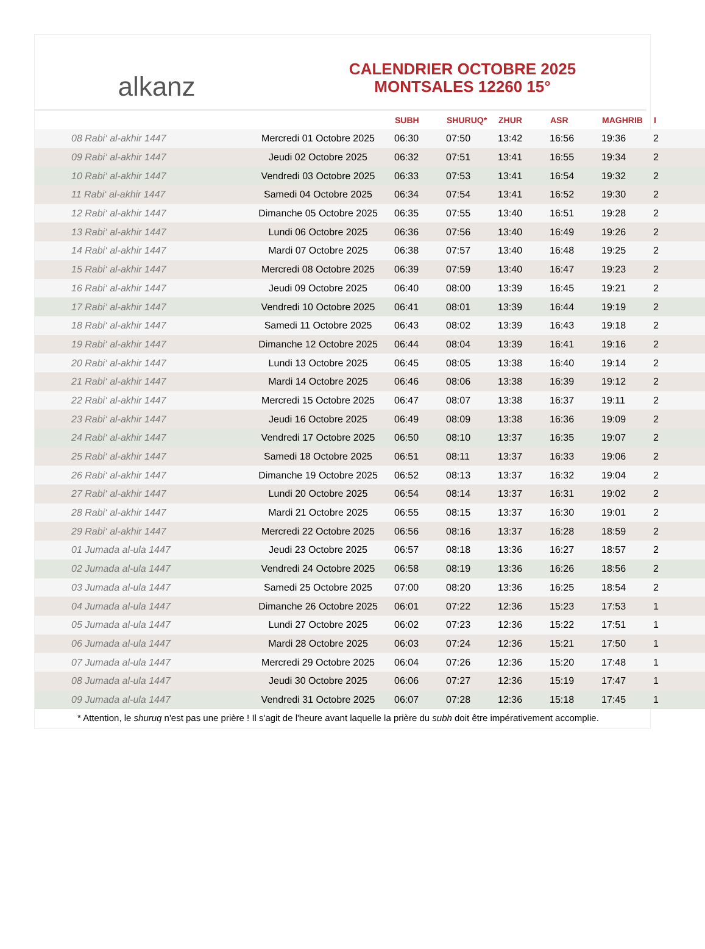alkanz
CALENDRIER OCTOBRE 2025
MONTSALES 12260 15°
| | | SUBH | SHURUQ* | ZHUR | ASR | MAGHRIB | I |
| --- | --- | --- | --- | --- | --- | --- | --- |
| 08 Rabi‘ al-akhir 1447 | Mercredi 01 Octobre 2025 | 06:30 | 07:50 | 13:42 | 16:56 | 19:36 | 2 |
| 09 Rabi‘ al-akhir 1447 | Jeudi 02 Octobre 2025 | 06:32 | 07:51 | 13:41 | 16:55 | 19:34 | 2 |
| 10 Rabi‘ al-akhir 1447 | Vendredi 03 Octobre 2025 | 06:33 | 07:53 | 13:41 | 16:54 | 19:32 | 2 |
| 11 Rabi‘ al-akhir 1447 | Samedi 04 Octobre 2025 | 06:34 | 07:54 | 13:41 | 16:52 | 19:30 | 2 |
| 12 Rabi‘ al-akhir 1447 | Dimanche 05 Octobre 2025 | 06:35 | 07:55 | 13:40 | 16:51 | 19:28 | 2 |
| 13 Rabi‘ al-akhir 1447 | Lundi 06 Octobre 2025 | 06:36 | 07:56 | 13:40 | 16:49 | 19:26 | 2 |
| 14 Rabi‘ al-akhir 1447 | Mardi 07 Octobre 2025 | 06:38 | 07:57 | 13:40 | 16:48 | 19:25 | 2 |
| 15 Rabi‘ al-akhir 1447 | Mercredi 08 Octobre 2025 | 06:39 | 07:59 | 13:40 | 16:47 | 19:23 | 2 |
| 16 Rabi‘ al-akhir 1447 | Jeudi 09 Octobre 2025 | 06:40 | 08:00 | 13:39 | 16:45 | 19:21 | 2 |
| 17 Rabi‘ al-akhir 1447 | Vendredi 10 Octobre 2025 | 06:41 | 08:01 | 13:39 | 16:44 | 19:19 | 2 |
| 18 Rabi‘ al-akhir 1447 | Samedi 11 Octobre 2025 | 06:43 | 08:02 | 13:39 | 16:43 | 19:18 | 2 |
| 19 Rabi‘ al-akhir 1447 | Dimanche 12 Octobre 2025 | 06:44 | 08:04 | 13:39 | 16:41 | 19:16 | 2 |
| 20 Rabi‘ al-akhir 1447 | Lundi 13 Octobre 2025 | 06:45 | 08:05 | 13:38 | 16:40 | 19:14 | 2 |
| 21 Rabi‘ al-akhir 1447 | Mardi 14 Octobre 2025 | 06:46 | 08:06 | 13:38 | 16:39 | 19:12 | 2 |
| 22 Rabi‘ al-akhir 1447 | Mercredi 15 Octobre 2025 | 06:47 | 08:07 | 13:38 | 16:37 | 19:11 | 2 |
| 23 Rabi‘ al-akhir 1447 | Jeudi 16 Octobre 2025 | 06:49 | 08:09 | 13:38 | 16:36 | 19:09 | 2 |
| 24 Rabi‘ al-akhir 1447 | Vendredi 17 Octobre 2025 | 06:50 | 08:10 | 13:37 | 16:35 | 19:07 | 2 |
| 25 Rabi‘ al-akhir 1447 | Samedi 18 Octobre 2025 | 06:51 | 08:11 | 13:37 | 16:33 | 19:06 | 2 |
| 26 Rabi‘ al-akhir 1447 | Dimanche 19 Octobre 2025 | 06:52 | 08:13 | 13:37 | 16:32 | 19:04 | 2 |
| 27 Rabi‘ al-akhir 1447 | Lundi 20 Octobre 2025 | 06:54 | 08:14 | 13:37 | 16:31 | 19:02 | 2 |
| 28 Rabi‘ al-akhir 1447 | Mardi 21 Octobre 2025 | 06:55 | 08:15 | 13:37 | 16:30 | 19:01 | 2 |
| 29 Rabi‘ al-akhir 1447 | Mercredi 22 Octobre 2025 | 06:56 | 08:16 | 13:37 | 16:28 | 18:59 | 2 |
| 01 Jumada al-ula 1447 | Jeudi 23 Octobre 2025 | 06:57 | 08:18 | 13:36 | 16:27 | 18:57 | 2 |
| 02 Jumada al-ula 1447 | Vendredi 24 Octobre 2025 | 06:58 | 08:19 | 13:36 | 16:26 | 18:56 | 2 |
| 03 Jumada al-ula 1447 | Samedi 25 Octobre 2025 | 07:00 | 08:20 | 13:36 | 16:25 | 18:54 | 2 |
| 04 Jumada al-ula 1447 | Dimanche 26 Octobre 2025 | 06:01 | 07:22 | 12:36 | 15:23 | 17:53 | 1 |
| 05 Jumada al-ula 1447 | Lundi 27 Octobre 2025 | 06:02 | 07:23 | 12:36 | 15:22 | 17:51 | 1 |
| 06 Jumada al-ula 1447 | Mardi 28 Octobre 2025 | 06:03 | 07:24 | 12:36 | 15:21 | 17:50 | 1 |
| 07 Jumada al-ula 1447 | Mercredi 29 Octobre 2025 | 06:04 | 07:26 | 12:36 | 15:20 | 17:48 | 1 |
| 08 Jumada al-ula 1447 | Jeudi 30 Octobre 2025 | 06:06 | 07:27 | 12:36 | 15:19 | 17:47 | 1 |
| 09 Jumada al-ula 1447 | Vendredi 31 Octobre 2025 | 06:07 | 07:28 | 12:36 | 15:18 | 17:45 | 1 |
* Attention, le shuruq n'est pas une prière ! Il s'agit de l'heure avant laquelle la prière du subh doit être impérativement accomplie.